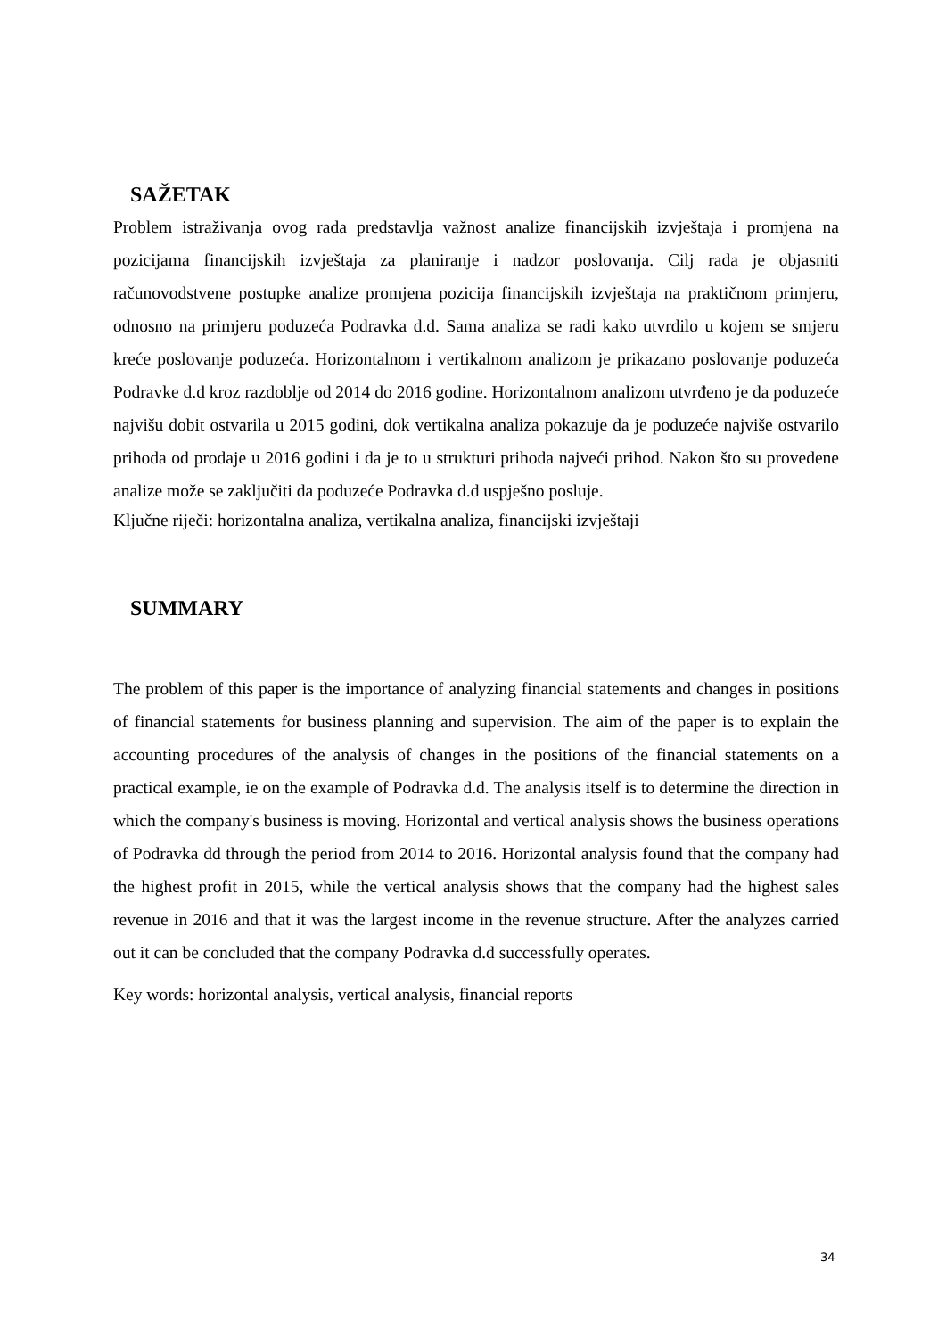SAŽETAK
Problem istraživanja ovog rada predstavlja važnost analize financijskih izvještaja i promjena na pozicijama financijskih izvještaja za planiranje i nadzor poslovanja. Cilj rada je objasniti računovodstvene postupke analize promjena pozicija financijskih izvještaja na praktičnom primjeru, odnosno na primjeru poduzeća Podravka d.d. Sama analiza se radi kako utvrdilo u kojem se smjeru kreće poslovanje poduzeća. Horizontalnom i vertikalnom analizom je prikazano poslovanje poduzeća Podravke d.d kroz razdoblje od 2014 do 2016 godine. Horizontalnom analizom utvrđeno je da poduzeće najvišu dobit ostvarila u 2015 godini, dok vertikalna analiza pokazuje da je poduzeće najviše ostvarilo prihoda od prodaje u 2016 godini i da je to u strukturi prihoda najveći prihod. Nakon što su provedene analize može se zaključiti da poduzeće Podravka d.d uspješno posluje.
Ključne riječi: horizontalna analiza, vertikalna analiza, financijski izvještaji
SUMMARY
The problem of this paper is the importance of analyzing financial statements and changes in positions of financial statements for business planning and supervision. The aim of the paper is to explain the accounting procedures of the analysis of changes in the positions of the financial statements on a practical example, ie on the example of Podravka d.d. The analysis itself is to determine the direction in which the company's business is moving. Horizontal and vertical analysis shows the business operations of Podravka dd through the period from 2014 to 2016. Horizontal analysis found that the company had the highest profit in 2015, while the vertical analysis shows that the company had the highest sales revenue in 2016 and that it was the largest income in the revenue structure. After the analyzes carried out it can be concluded that the company Podravka d.d successfully operates.
Key words: horizontal analysis, vertical analysis, financial reports
34